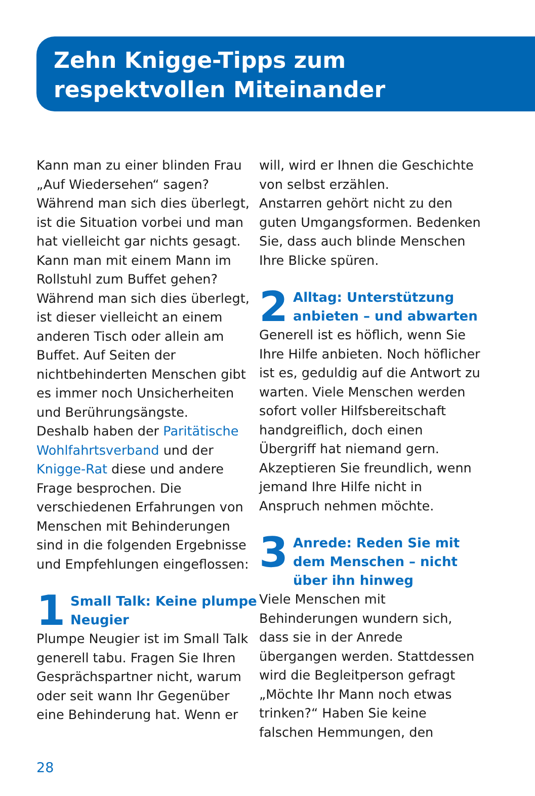Zehn Knigge-Tipps zum
respektvollen Miteinander
Kann man zu einer blinden Frau „Auf Wiedersehen“ sagen? Während man sich dies überlegt, ist die Situation vorbei und man hat vielleicht gar nichts gesagt. Kann man mit einem Mann im Rollstuhl zum Buffet gehen? Während man sich dies überlegt, ist dieser vielleicht an einem anderen Tisch oder allein am Buffet. Auf Seiten der nichtbehinderten Menschen gibt es immer noch Unsicherheiten und Berührungsängste.
Deshalb haben der Paritätische Wohlfahrtsverband und der Knigge-Rat diese und andere Frage besprochen. Die verschiedenen Erfahrungen von Menschen mit Behinderungen sind in die folgenden Ergebnisse und Empfehlungen eingeflossen:
1 Small Talk: Keine plumpe Neugier
Plumpe Neugier ist im Small Talk generell tabu. Fragen Sie Ihren Gesprächspartner nicht, warum oder seit wann Ihr Gegenüber eine Behinderung hat. Wenn er
will, wird er Ihnen die Geschichte von selbst erzählen.
Anstarren gehört nicht zu den guten Umgangsformen. Bedenken Sie, dass auch blinde Menschen Ihre Blicke spüren.
2 Alltag: Unterstützung anbieten – und abwarten
Generell ist es höflich, wenn Sie Ihre Hilfe anbieten. Noch höflicher ist es, geduldig auf die Antwort zu warten. Viele Menschen werden sofort voller Hilfsbereitschaft handgreiflich, doch einen Übergriff hat niemand gern. Akzeptieren Sie freundlich, wenn jemand Ihre Hilfe nicht in Anspruch nehmen möchte.
3 Anrede: Reden Sie mit dem Menschen – nicht über ihn hinweg
Viele Menschen mit Behinderungen wundern sich, dass sie in der Anrede übergangen werden. Stattdessen wird die Begleitperson gefragt „Möchte Ihr Mann noch etwas trinken?“ Haben Sie keine falschen Hemmungen, den
28